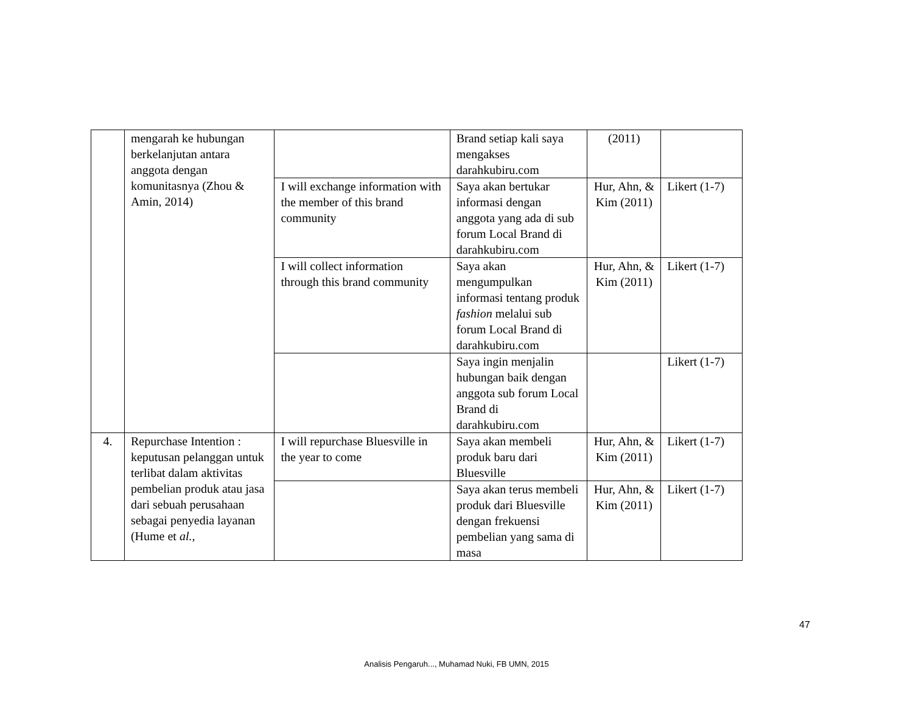| | mengarah ke hubungan berkelanjutan antara anggota dengan komunitasnya (Zhou & Amin, 2014) | | Brand setiap kali saya mengakses darahkubiru.com | (2011) | |
| | | I will exchange information with the member of this brand community | Saya akan bertukar informasi dengan anggota yang ada di sub forum Local Brand di darahkubiru.com | Hur, Ahn, & Kim (2011) | Likert (1-7) |
| | | I will collect information through this brand community | Saya akan mengumpulkan informasi tentang produk fashion melalui sub forum Local Brand di darahkubiru.com | Hur, Ahn, & Kim (2011) | Likert (1-7) |
| | | | Saya ingin menjalin hubungan baik dengan anggota sub forum Local Brand di darahkubiru.com | | Likert (1-7) |
| 4. | Repurchase Intention : keputusan pelanggan untuk terlibat dalam aktivitas pembelian produk atau jasa dari sebuah perusahaan sebagai penyedia layanan (Hume et al., | I will repurchase Bluesville in the year to come | Saya akan membeli produk baru dari Bluesville | Hur, Ahn, & Kim (2011) | Likert (1-7) |
| | | | Saya akan terus membeli produk dari Bluesville dengan frekuensi pembelian yang sama di masa | Hur, Ahn, & Kim (2011) | Likert (1-7) |
47
Analisis Pengaruh..., Muhamad Nuki, FB UMN, 2015